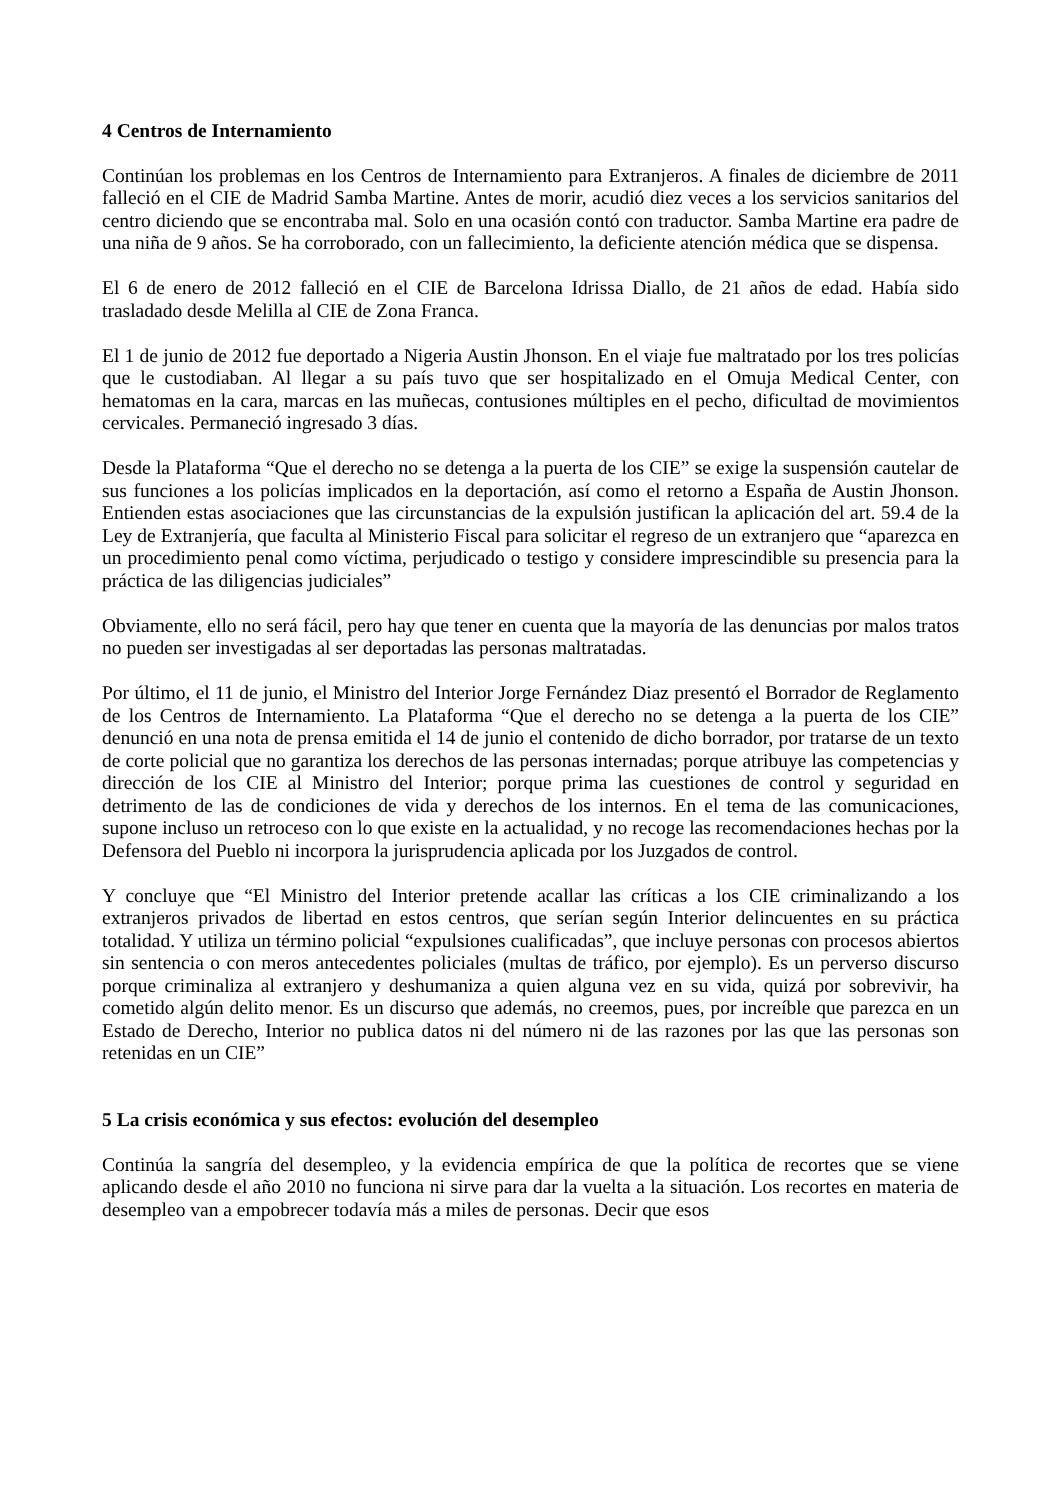4 Centros de Internamiento
Continúan los problemas en los Centros de Internamiento para Extranjeros. A finales de diciembre de 2011 falleció en el CIE de Madrid Samba Martine. Antes de morir, acudió diez veces a los servicios sanitarios del centro diciendo que se encontraba mal. Solo en una ocasión contó con traductor. Samba Martine era padre de una niña de 9 años. Se ha corroborado, con un fallecimiento, la deficiente atención médica que se dispensa.
El 6 de enero de 2012 falleció en el CIE de Barcelona Idrissa Diallo, de 21 años de edad. Había sido trasladado desde Melilla al CIE de Zona Franca.
El 1 de junio de 2012 fue deportado a Nigeria Austin Jhonson. En el viaje fue maltratado por los tres policías que le custodiaban. Al llegar a su país tuvo que ser hospitalizado en el Omuja Medical Center, con hematomas en la cara, marcas en las muñecas, contusiones múltiples en el pecho, dificultad de movimientos cervicales. Permaneció ingresado 3 días.
Desde la Plataforma “Que el derecho no se detenga a la puerta de los CIE” se exige la suspensión cautelar de sus funciones a los policías implicados en la deportación, así como el retorno a España de Austin Jhonson. Entienden estas asociaciones que las circunstancias de la expulsión justifican la aplicación del art. 59.4 de la Ley de Extranjería, que faculta al Ministerio Fiscal para solicitar el regreso de un extranjero que “aparezca en un procedimiento penal como víctima, perjudicado o testigo y considere imprescindible su presencia para la práctica de las diligencias judiciales”
Obviamente, ello no será fácil, pero hay que tener en cuenta que la mayoría de las denuncias por malos tratos no pueden ser investigadas al ser deportadas las personas maltratadas.
Por último, el 11 de junio, el Ministro del Interior Jorge Fernández Diaz presentó el Borrador de Reglamento de los Centros de Internamiento. La Plataforma “Que el derecho no se detenga a la puerta de los CIE” denunció en una nota de prensa emitida el 14 de junio el contenido de dicho borrador, por tratarse de un texto de corte policial que no garantiza los derechos de las personas internadas; porque atribuye las competencias y dirección de los CIE al Ministro del Interior; porque prima las cuestiones de control y seguridad en detrimento de las de condiciones de vida y derechos de los internos. En el tema de las comunicaciones, supone incluso un retroceso con lo que existe en la actualidad, y no recoge las recomendaciones hechas por la Defensora del Pueblo ni incorpora la jurisprudencia aplicada por los Juzgados de control.
Y concluye que “El Ministro del Interior pretende acallar las críticas a los CIE criminalizando a los extranjeros privados de libertad en estos centros, que serían según Interior delincuentes en su práctica totalidad. Y utiliza un término policial “expulsiones cualificadas”, que incluye personas con procesos abiertos sin sentencia o con meros antecedentes policiales (multas de tráfico, por ejemplo). Es un perverso discurso porque criminaliza al extranjero y deshumaniza a quien alguna vez en su vida, quizá por sobrevivir, ha cometido algún delito menor. Es un discurso que además, no creemos, pues, por increíble que parezca en un Estado de Derecho, Interior no publica datos ni del número ni de las razones por las que las personas son retenidas en un CIE”
5 La crisis económica y sus efectos: evolución del desempleo
Continúa la sangría del desempleo, y la evidencia empírica de que la política de recortes que se viene aplicando desde el año 2010 no funciona ni sirve para dar la vuelta a la situación. Los recortes en materia de desempleo van a empobrecer todavía más a miles de personas. Decir que esos